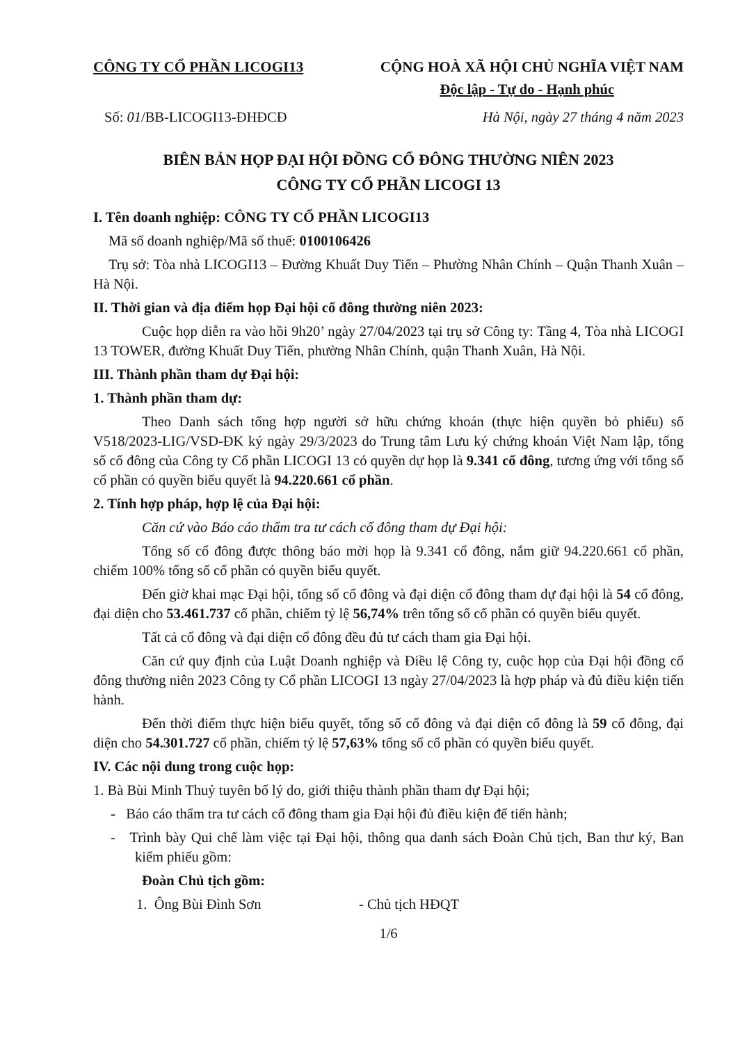CÔNG TY CỔ PHẦN LICOGI13 CỘNG HOÀ XÃ HỘI CHỦ NGHĨA VIỆT NAM
Độc lập - Tự do - Hạnh phúc
Số: 01/BB-LICOGI13-ĐHĐCĐ Hà Nội, ngày 27 tháng 4 năm 2023
BIÊN BẢN HỌP ĐẠI HỘI ĐỒNG CỔ ĐÔNG THƯỜNG NIÊN 2023
CÔNG TY CỔ PHẦN LICOGI 13
I. Tên doanh nghiệp: CÔNG TY CỔ PHẦN LICOGI13
Mã số doanh nghiệp/Mã số thuế: 0100106426
Trụ sở: Tòa nhà LICOGI13 – Đường Khuất Duy Tiến – Phường Nhân Chính – Quận Thanh Xuân – Hà Nội.
II. Thời gian và địa điểm họp Đại hội cổ đông thường niên 2023:
Cuộc họp diễn ra vào hồi 9h20’ ngày 27/04/2023 tại trụ sở Công ty: Tầng 4, Tòa nhà LICOGI 13 TOWER, đường Khuất Duy Tiến, phường Nhân Chính, quận Thanh Xuân, Hà Nội.
III. Thành phần tham dự Đại hội:
1. Thành phần tham dự:
Theo Danh sách tổng hợp người sở hữu chứng khoán (thực hiện quyền bỏ phiếu) số V518/2023-LIG/VSD-ĐK ký ngày 29/3/2023 do Trung tâm Lưu ký chứng khoán Việt Nam lập, tổng số cổ đông của Công ty Cổ phần LICOGI 13 có quyền dự họp là 9.341 cổ đông, tương ứng với tổng số cổ phần có quyền biểu quyết là 94.220.661 cổ phần.
2. Tính hợp pháp, hợp lệ của Đại hội:
Căn cứ vào Báo cáo thẩm tra tư cách cổ đông tham dự Đại hội:
Tổng số cổ đông được thông báo mời họp là 9.341 cổ đông, nắm giữ 94.220.661 cổ phần, chiếm 100% tổng số cổ phần có quyền biểu quyết.
Đến giờ khai mạc Đại hội, tổng số cổ đông và đại diện cổ đông tham dự đại hội là 54 cổ đông, đại diện cho 53.461.737 cổ phần, chiếm tỷ lệ 56,74% trên tổng số cổ phần có quyền biểu quyết.
Tất cả cổ đông và đại diện cổ đông đều đủ tư cách tham gia Đại hội.
Căn cứ quy định của Luật Doanh nghiệp và Điều lệ Công ty, cuộc họp của Đại hội đồng cổ đông thường niên 2023 Công ty Cổ phần LICOGI 13 ngày 27/04/2023 là hợp pháp và đủ điều kiện tiến hành.
Đến thời điểm thực hiện biểu quyết, tổng số cổ đông và đại diện cổ đông là 59 cổ đông, đại diện cho 54.301.727 cổ phần, chiếm tỷ lệ 57,63% tổng số cổ phần có quyền biểu quyết.
IV. Các nội dung trong cuộc họp:
1. Bà Bùi Minh Thuỷ tuyên bố lý do, giới thiệu thành phần tham dự Đại hội;
- Báo cáo thẩm tra tư cách cổ đông tham gia Đại hội đủ điều kiện để tiến hành;
- Trình bày Qui chế làm việc tại Đại hội, thông qua danh sách Đoàn Chủ tịch, Ban thư ký, Ban kiểm phiếu gồm:
Đoàn Chủ tịch gồm:
1. Ông Bùi Đình Sơn - Chủ tịch HĐQT
1/6